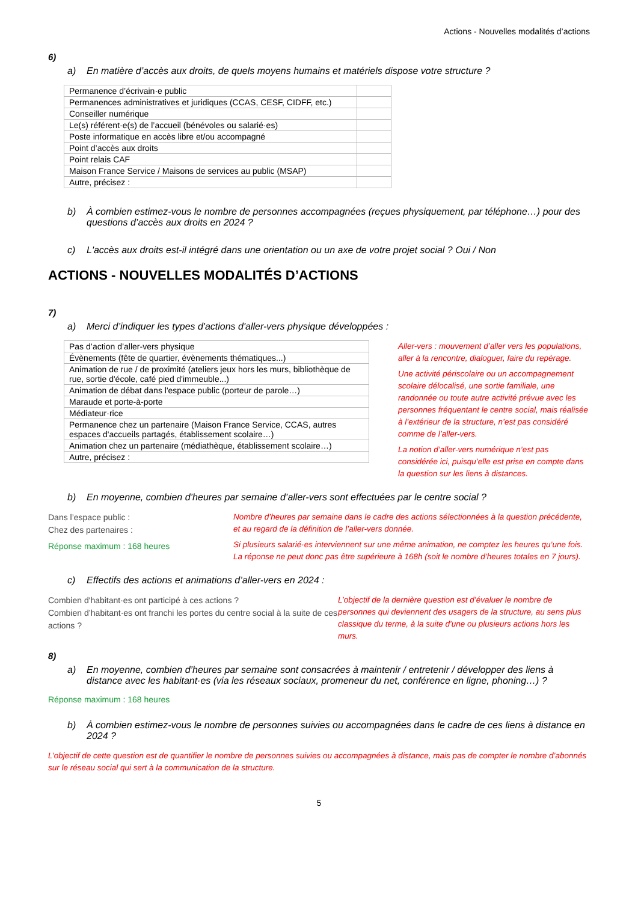Actions - Nouvelles modalités d’actions
6)
a) En matière d’accès aux droits, de quels moyens humains et matériels dispose votre structure ?
| Permanence d’écrivain·e public | |
| Permanences administratives et juridiques (CCAS, CESF, CIDFF, etc.) | |
| Conseiller numérique | |
| Le(s) référent·e(s) de l’accueil (bénévoles ou salarié·es) | |
| Poste informatique en accès libre et/ou accompagné | |
| Point d’accès aux droits | |
| Point relais CAF | |
| Maison France Service / Maisons de services au public (MSAP) | |
| Autre, précisez : | |
b) À combien estimez-vous le nombre de personnes accompagnées (reçues physiquement, par téléphone…) pour des questions d’accès aux droits en 2024 ?
c) L'accès aux droits est-il intégré dans une orientation ou un axe de votre projet social ? Oui / Non
ACTIONS - NOUVELLES MODALITÉS D’ACTIONS
7)
a) Merci d’indiquer les types d'actions d'aller-vers physique développées :
| Pas d’action d’aller-vers physique |
| Évènements (fête de quartier, évènements thématiques...) |
| Animation de rue / de proximité (ateliers jeux hors les murs, bibliothèque de rue, sortie d'école, café pied d'immeuble...) |
| Animation de débat dans l'espace public (porteur de parole…) |
| Maraude et porte-à-porte |
| Médiateur·rice |
| Permanence chez un partenaire (Maison France Service, CCAS, autres espaces d'accueils partagés, établissement scolaire…) |
| Animation chez un partenaire (médiathèque, établissement scolaire…) |
| Autre, précisez : |
Aller-vers : mouvement d’aller vers les populations, aller à la rencontre, dialoguer, faire du repérage.
Une activité périscolaire ou un accompagnement scolaire délocalisé, une sortie familiale, une randonnée ou toute autre activité prévue avec les personnes fréquentant le centre social, mais réalisée à l’extérieur de la structure, n’est pas considéré comme de l’aller-vers.
La notion d’aller-vers numérique n’est pas considérée ici, puisqu’elle est prise en compte dans la question sur les liens à distances.
b) En moyenne, combien d’heures par semaine d’aller-vers sont effectuées par le centre social ?
Dans l’espace public :
Chez des partenaires :
Réponse maximum : 168 heures
Nombre d’heures par semaine dans le cadre des actions sélectionnées à la question précédente, et au regard de la définition de l’aller-vers donnée.
Si plusieurs salarié·es interviennent sur une même animation, ne comptez les heures qu’une fois. La réponse ne peut donc pas être supérieure à 168h (soit le nombre d’heures totales en 7 jours).
c) Effectifs des actions et animations d’aller-vers en 2024 :
Combien d'habitant·es ont participé à ces actions ?
Combien d’habitant·es ont franchi les portes du centre social à la suite de ces actions ?
L’objectif de la dernière question est d’évaluer le nombre de personnes qui deviennent des usagers de la structure, au sens plus classique du terme, à la suite d'une ou plusieurs actions hors les murs.
8)
a) En moyenne, combien d’heures par semaine sont consacrées à maintenir / entretenir / développer des liens à distance avec les habitant·es (via les réseaux sociaux, promeneur du net, conférence en ligne, phoning…) ?
Réponse maximum : 168 heures
b) À combien estimez-vous le nombre de personnes suivies ou accompagnées dans le cadre de ces liens à distance en 2024 ?
L’objectif de cette question est de quantifier le nombre de personnes suivies ou accompagnées à distance, mais pas de compter le nombre d’abonnés sur le réseau social qui sert à la communication de la structure.
5